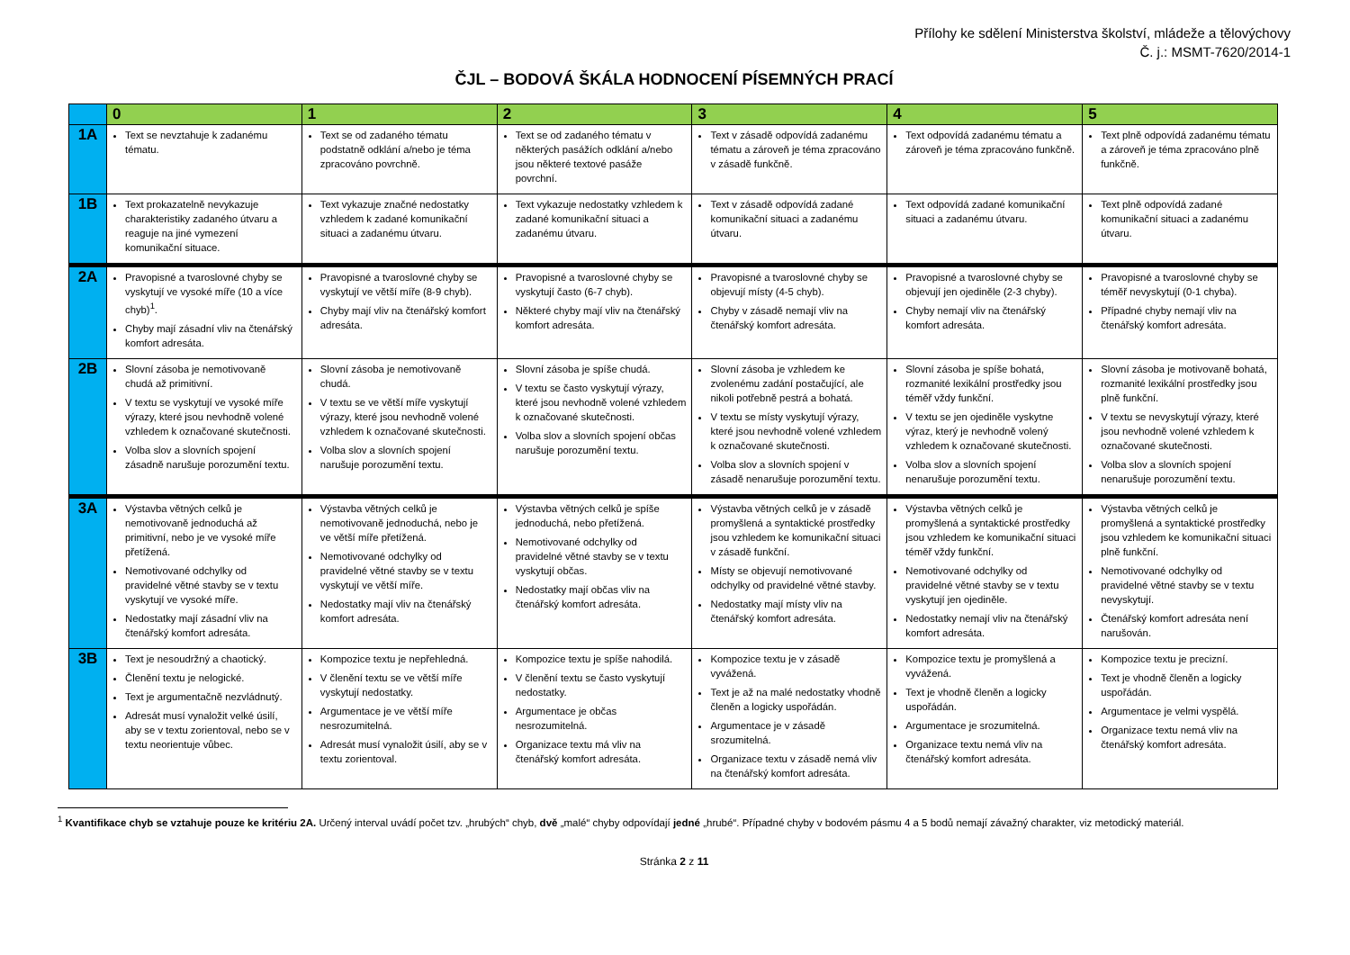Přílohy ke sdělení Ministerstva školství, mládeže a tělovýchovy
Č. j.: MSMT-7620/2014-1
ČJL – BODOVÁ ŠKÁLA HODNOCENÍ PÍSEMNÝCH PRACÍ
| | 0 | 1 | 2 | 3 | 4 | 5 |
| --- | --- | --- | --- | --- | --- | --- |
| 1A | Text se nevztahuje k zadanému tématu. | Text se od zadaného tématu podstatně odklání a/nebo je téma zpracováno povrchně. | Text se od zadaného tématu v některých pasážích odklání a/nebo jsou některé textové pasáže povrchní. | Text v zásadě odpovídá zadanému tématu a zároveň je téma zpracováno v zásadě funkčně. | Text odpovídá zadanému tématu a zároveň je téma zpracováno funkčně. | Text plně odpovídá zadanému tématu a zároveň je téma zpracováno plně funkčně. |
| 1B | Text prokazatelně nevykazuje charakteristiky zadaného útvaru a reaguje na jiné vymezení komunikační situace. | Text vykazuje značné nedostatky vzhledem k zadané komunikační situaci a zadanému útvaru. | Text vykazuje nedostatky vzhledem k zadané komunikační situaci a zadanému útvaru. | Text v zásadě odpovídá zadané komunikační situaci a zadanému útvaru. | Text odpovídá zadané komunikační situaci a zadanému útvaru. | Text plně odpovídá zadané komunikační situaci a zadanému útvaru. |
| 2A | Pravopisné a tvaroslovné chyby se vyskytují ve vysoké míře (10 a více chyb)<sup>1</sup>. Chyby mají zásadní vliv na čtenářský komfort adresáta. | Pravopisné a tvaroslovné chyby se vyskytují ve větší míře (8-9 chyb). Chyby mají vliv na čtenářský komfort adresáta. | Pravopisné a tvaroslovné chyby se vyskytují často (6-7 chyb). Některé chyby mají vliv na čtenářský komfort adresáta. | Pravopisné a tvaroslovné chyby se objevují místy (4-5 chyb). Chyby v zásadě nemají vliv na čtenářský komfort adresáta. | Pravopisné a tvaroslovné chyby se objevují jen ojediněle (2-3 chyby). Chyby nemají vliv na čtenářský komfort adresáta. | Pravopisné a tvaroslovné chyby se téměř nevyskytují (0-1 chyba). Případné chyby nemají vliv na čtenářský komfort adresáta. |
| 2B | Slovní zásoba je nemotivovaně chudá až primitivní. V textu se vyskytují ve vysoké míře výrazy, které jsou nevhodně volené vzhledem k označované skutečnosti. Volba slov a slovních spojení zásadně narušuje porozumění textu. | Slovní zásoba je nemotivovaně chudá. V textu se ve větší míře vyskytují výrazy, které jsou nevhodně volené vzhledem k označované skutečnosti. Volba slov a slovních spojení narušuje porozumění textu. | Slovní zásoba je spíše chudá. V textu se často vyskytují výrazy, které jsou nevhodně volené vzhledem k označované skutečnosti. Volba slov a slovních spojení občas narušuje porozumění textu. | Slovní zásoba je vzhledem ke zvolenému zadání postačující, ale nikoli potřebně pestrá a bohatá. V textu se místy vyskytují výrazy, které jsou nevhodně volené vzhledem k označované skutečnosti. Volba slov a slovních spojení v zásadě nenarušuje porozumění textu. | Slovní zásoba je spíše bohatá, rozmanité lexikální prostředky jsou téměř vždy funkční. V textu se jen ojediněle vyskytne výraz, který je nevhodně volený vzhledem k označované skutečnosti. Volba slov a slovních spojení nenarušuje porozumění textu. | Slovní zásoba je motivovaně bohatá, rozmanité lexikální prostředky jsou plně funkční. V textu se nevyskytují výrazy, které jsou nevhodně volené vzhledem k označované skutečnosti. Volba slov a slovních spojení nenarušuje porozumění textu. |
| 3A | Výstavba větných celků je nemotivovaně jednoduchá až primitivní, nebo je ve vysoké míře přetížená. Nemotivované odchylky od pravidelné větné stavby se v textu vyskytují ve vysoké míře. Nedostatky mají zásadní vliv na čtenářský komfort adresáta. | Výstavba větných celků je nemotivovaně jednoduchá, nebo je ve větší míře přetížená. Nemotivované odchylky od pravidelné větné stavby se v textu vyskytují ve větší míře. Nedostatky mají vliv na čtenářský komfort adresáta. | Výstavba větných celků je spíše jednoduchá, nebo přetížená. Nemotivované odchylky od pravidelné větné stavby se v textu vyskytují občas. Nedostatky mají občas vliv na čtenářský komfort adresáta. | Výstavba větných celků je v zásadě promyšlená a syntaktické prostředky jsou vzhledem ke komunikační situaci v zásadě funkční. Místy se objevují nemotivované odchylky od pravidelné větné stavby. Nedostatky mají místy vliv na čtenářský komfort adresáta. | Výstavba větných celků je promyšlená a syntaktické prostředky jsou vzhledem ke komunikační situaci téměř vždy funkční. Nemotivované odchylky od pravidelné větné stavby se v textu vyskytují jen ojediněle. Nedostatky nemají vliv na čtenářský komfort adresáta. | Výstavba větných celků je promyšlená a syntaktické prostředky jsou vzhledem ke komunikační situaci plně funkční. Nemotivované odchylky od pravidelné větné stavby se v textu nevyskytují. Čtenářský komfort adresáta není narušován. |
| 3B | Text je nesoudržný a chaotický. Členění textu je nelogické. Text je argumentačně nezvládnutý. Adresát musí vynaložit velké úsilí, aby se v textu zorientoval, nebo se v textu neorientuje vůbec. | Kompozice textu je nepřehledná. V členění textu se ve větší míře vyskytují nedostatky. Argumentace je ve větší míře nesrozumitelná. Adresát musí vynaložit úsilí, aby se v textu zorientoval. | Kompozice textu je spíše nahodilá. V členění textu se často vyskytují nedostatky. Argumentace je občas nesrozumitelná. Organizace textu má vliv na čtenářský komfort adresáta. | Kompozice textu je v zásadě vyvážená. Text je až na malé nedostatky vhodně členěn a logicky uspořádán. Argumentace je v zásadě srozumitelná. Organizace textu v zásadě nemá vliv na čtenářský komfort adresáta. | Kompozice textu je promyšlená a vyvážená. Text je vhodně členěn a logicky uspořádán. Argumentace je srozumitelná. Organizace textu nemá vliv na čtenářský komfort adresáta. | Kompozice textu je precizní. Text je vhodně členěn a logicky uspořádán. Argumentace je velmi vyspělá. Organizace textu nemá vliv na čtenářský komfort adresáta. |
<sup>1</sup> Kvantifikace chyb se vztahuje pouze ke kritériu 2A. Určený interval uvádí počet tzv. „hrubých“ chyb, dvě „malé“ chyby odpovídají jedné „hrubé“. Případné chyby v bodovém pásmu 4 a 5 bodů nemají závažný charakter, viz metodický materiál.
Stránka 2 z 11